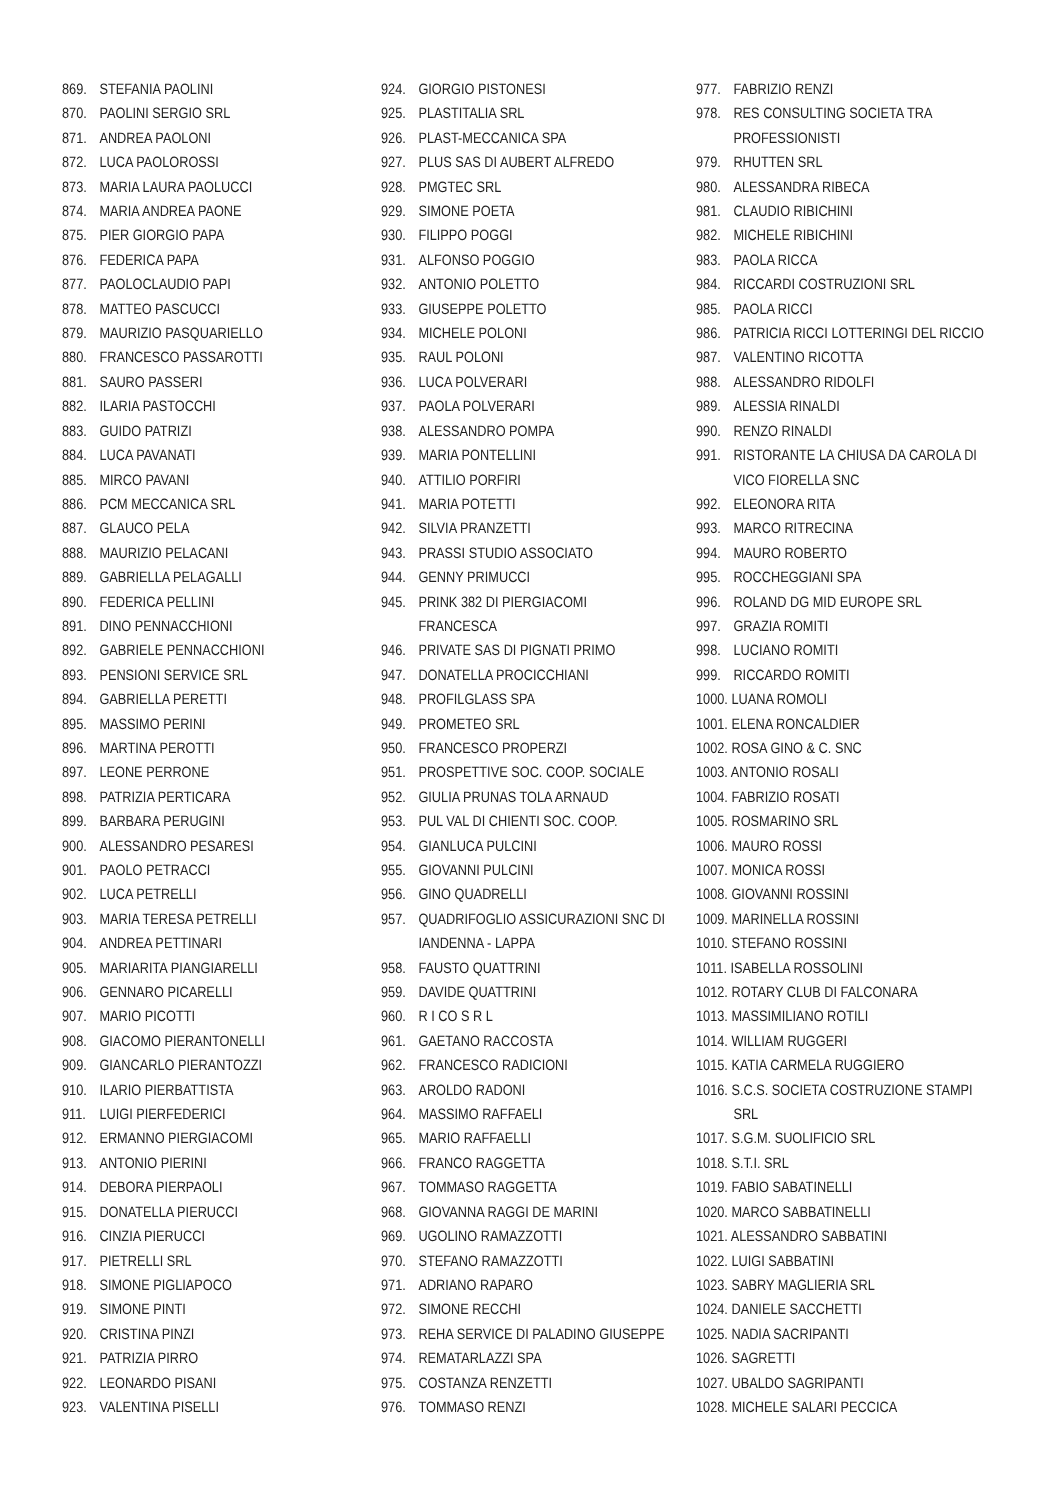869. STEFANIA PAOLINI
870. PAOLINI SERGIO SRL
871. ANDREA PAOLONI
872. LUCA PAOLOROSSI
873. MARIA LAURA PAOLUCCI
874. MARIA ANDREA PAONE
875. PIER GIORGIO PAPA
876. FEDERICA PAPA
877. PAOLOCLAUDIO PAPI
878. MATTEO PASCUCCI
879. MAURIZIO PASQUARIELLO
880. FRANCESCO PASSAROTTI
881. SAURO PASSERI
882. ILARIA PASTOCCHI
883. GUIDO PATRIZI
884. LUCA PAVANATI
885. MIRCO PAVANI
886. PCM MECCANICA SRL
887. GLAUCO PELA
888. MAURIZIO PELACANI
889. GABRIELLA PELAGALLI
890. FEDERICA PELLINI
891. DINO PENNACCHIONI
892. GABRIELE PENNACCHIONI
893. PENSIONI SERVICE SRL
894. GABRIELLA PERETTI
895. MASSIMO PERINI
896. MARTINA PEROTTI
897. LEONE PERRONE
898. PATRIZIA PERTICARA
899. BARBARA PERUGINI
900. ALESSANDRO PESARESI
901. PAOLO PETRACCI
902. LUCA PETRELLI
903. MARIA TERESA PETRELLI
904. ANDREA PETTINARI
905. MARIARITA PIANGIARELLI
906. GENNARO PICARELLI
907. MARIO PICOTTI
908. GIACOMO PIERANTONELLI
909. GIANCARLO PIERANTOZZI
910. ILARIO PIERBATTISTA
911. LUIGI PIERFEDERICI
912. ERMANNO PIERGIACOMI
913. ANTONIO PIERINI
914. DEBORA PIERPAOLI
915. DONATELLA PIERUCCI
916. CINZIA PIERUCCI
917. PIETRELLI SRL
918. SIMONE PIGLIAPOCO
919. SIMONE PINTI
920. CRISTINA PINZI
921. PATRIZIA PIRRO
922. LEONARDO PISANI
923. VALENTINA PISELLI
924. GIORGIO PISTONESI
925. PLASTITALIA SRL
926. PLAST-MECCANICA SPA
927. PLUS SAS DI AUBERT ALFREDO
928. PMGTEC SRL
929. SIMONE POETA
930. FILIPPO POGGI
931. ALFONSO POGGIO
932. ANTONIO POLETTO
933. GIUSEPPE POLETTO
934. MICHELE POLONI
935. RAUL POLONI
936. LUCA POLVERARI
937. PAOLA POLVERARI
938. ALESSANDRO POMPA
939. MARIA PONTELLINI
940. ATTILIO PORFIRI
941. MARIA POTETTI
942. SILVIA PRANZETTI
943. PRASSI STUDIO ASSOCIATO
944. GENNY PRIMUCCI
945. PRINK 382 DI PIERGIACOMI
FRANCESCA
946. PRIVATE SAS DI PIGNATI PRIMO
947. DONATELLA PROCICCHIANI
948. PROFILGLASS SPA
949. PROMETEO SRL
950. FRANCESCO PROPERZI
951. PROSPETTIVE SOC. COOP. SOCIALE
952. GIULIA PRUNAS TOLA ARNAUD
953. PUL VAL DI CHIENTI SOC. COOP.
954. GIANLUCA PULCINI
955. GIOVANNI PULCINI
956. GINO QUADRELLI
957. QUADRIFOGLIO ASSICURAZIONI SNC DI
IANDENNA - LAPPA
958. FAUSTO QUATTRINI
959. DAVIDE QUATTRINI
960. R I CO S R L
961. GAETANO RACCOSTA
962. FRANCESCO RADICIONI
963. AROLDO RADONI
964. MASSIMO RAFFAELI
965. MARIO RAFFAELLI
966. FRANCO RAGGETTA
967. TOMMASO RAGGETTA
968. GIOVANNA RAGGI DE MARINI
969. UGOLINO RAMAZZOTTI
970. STEFANO RAMAZZOTTI
971. ADRIANO RAPARO
972. SIMONE RECCHI
973. REHA SERVICE DI PALADINO GIUSEPPE
974. REMATARLAZZI SPA
975. COSTANZA RENZETTI
976. TOMMASO RENZI
977. FABRIZIO RENZI
978. RES CONSULTING SOCIETA TRA
PROFESSIONISTI
979. RHUTTEN SRL
980. ALESSANDRA RIBECA
981. CLAUDIO RIBICHINI
982. MICHELE RIBICHINI
983. PAOLA RICCA
984. RICCARDI COSTRUZIONI SRL
985. PAOLA RICCI
986. PATRICIA RICCI LOTTERINGI DEL RICCIO
987. VALENTINO RICOTTA
988. ALESSANDRO RIDOLFI
989. ALESSIA RINALDI
990. RENZO RINALDI
991. RISTORANTE LA CHIUSA DA CAROLA DI
VICO FIORELLA SNC
992. ELEONORA RITA
993. MARCO RITRECINA
994. MAURO ROBERTO
995. ROCCHEGGIANI SPA
996. ROLAND DG MID EUROPE SRL
997. GRAZIA ROMITI
998. LUCIANO ROMITI
999. RICCARDO ROMITI
1000. LUANA ROMOLI
1001. ELENA RONCALDIER
1002. ROSA GINO & C. SNC
1003. ANTONIO ROSALI
1004. FABRIZIO ROSATI
1005. ROSMARINO SRL
1006. MAURO ROSSI
1007. MONICA ROSSI
1008. GIOVANNI ROSSINI
1009. MARINELLA ROSSINI
1010. STEFANO ROSSINI
1011. ISABELLA ROSSOLINI
1012. ROTARY CLUB DI FALCONARA
1013. MASSIMILIANO ROTILI
1014. WILLIAM RUGGERI
1015. KATIA CARMELA RUGGIERO
1016. S.C.S. SOCIETA COSTRUZIONE STAMPI
SRL
1017. S.G.M. SUOLIFICIO SRL
1018. S.T.I. SRL
1019. FABIO SABATINELLI
1020. MARCO SABBATINELLI
1021. ALESSANDRO SABBATINI
1022. LUIGI SABBATINI
1023. SABRY MAGLIERIA SRL
1024. DANIELE SACCHETTI
1025. NADIA SACRIPANTI
1026. SAGRETTI
1027. UBALDO SAGRIPANTI
1028. MICHELE SALARI PECCICA